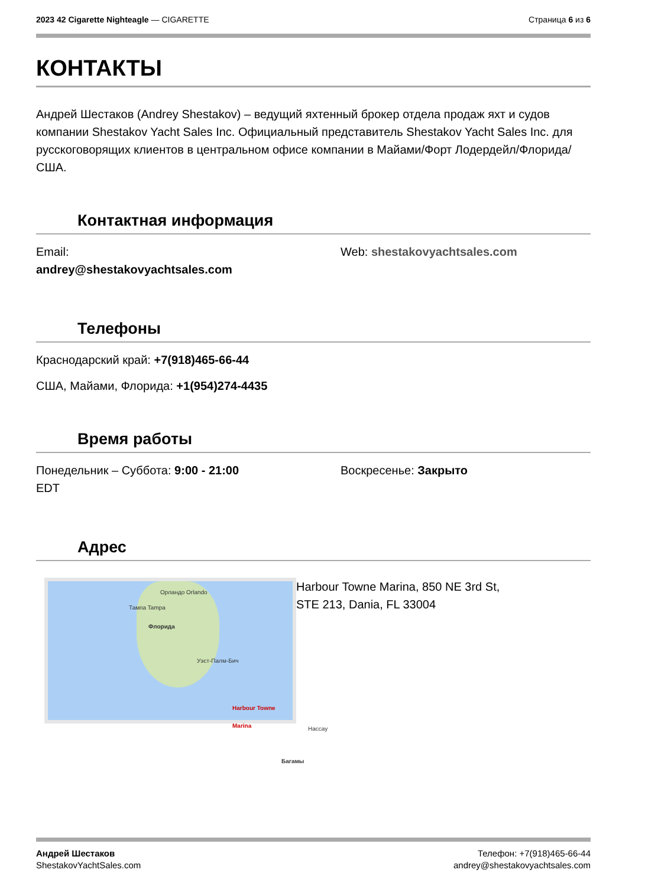2023 42 Cigarette Nighteagle — CIGARETTE
Страница 6 из 6
КОНТАКТЫ
Андрей Шестаков (Andrey Shestakov) – ведущий яхтенный брокер отдела продаж яхт и судов компании Shestakov Yacht Sales Inc. Официальный представитель Shestakov Yacht Sales Inc. для русскоговорящих клиентов в центральном офисе компании в Майами/Форт Лодердейл/Флорида/США.
Контактная информация
Email:
andrey@shestakovyachtsales.com
Web: shestakovyachtsales.com
Телефоны
Краснодарский край: +7(918)465-66-44
США, Майами, Флорида: +1(954)274-4435
Время работы
Понедельник – Суббота: 9:00 - 21:00
EDT
Воскресенье: Закрыто
Адрес
Орландо Orlando
Тампа Tampa
Флорида
Уэст-Палм-Бич
Harbour Towne Marina
Нассау
Багамы
Harbour Towne Marina, 850 NE 3rd St,
STE 213, Dania, FL 33004
Андрей Шестаков
ShestakovYachtSales.com
Телефон: +7(918)465-66-44
andrey@shestakovyachtsales.com